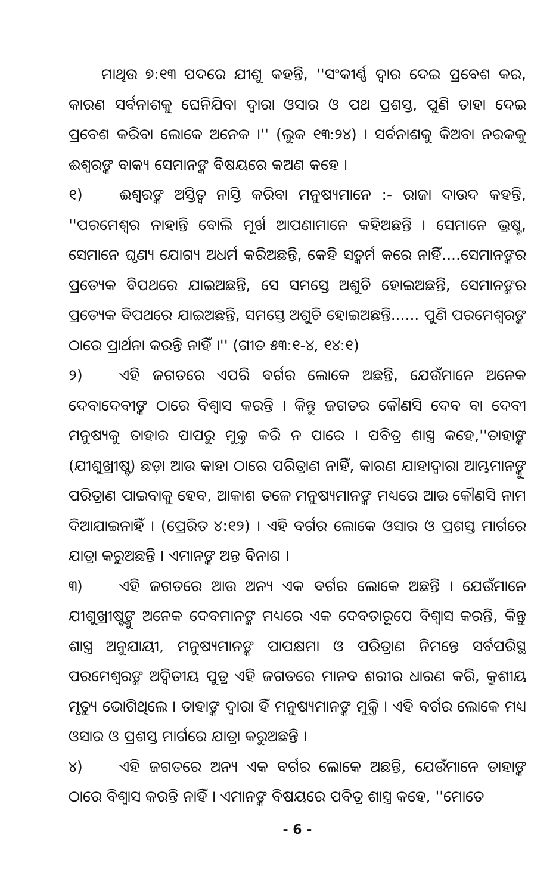ମାଥିଉ ୭:୧୩ ପଦରେ ଯୀଶୁ କହନ୍ତି, ''ସଂକୀର୍ଣ୍ଣ ଦ୍ୱାର ଦେଇ ପ୍ରବେଶ କର, କାରଣ ସର୍ବନାଶକୁ ଘେନିଯିବା ଦ୍ୱାରା ଓସାର ଓ ପଥ ପ୍ରଶସ୍ତ, ପୁଣି ତାହା ଦେଇ ପ୍ରବେଶ କରିବା ଲୋକେ ଅନେକ ।'' (ଲୁକ ୧୩:୨୪) । ସର୍ବନାଶକୁ କିଅବା ନରକକୁ ଈଶ୍ୱରଙ୍କ ବାକ୍ୟ ସେମାନଙ୍କ ବିଷୟରେ କଅଣ କହେ ।
୧) ଈଶ୍ୱରଙ୍କ ଅସ୍ତିତ୍ୱ ନାସ୍ତି କରିବା ମନୁଷ୍ୟମାନେ :- ରାଜା ଦାଉଦ କହନ୍ତି, ''ପରମେଶ୍ୱର ନାହାନ୍ତି ବୋଲି ମୂର୍ଖ ଆପଣାମାନେ କହିଅଛନ୍ତି । ସେମାନେ ଭ୍ରଷ୍ଟ, ସେମାନେ ଘୃଣ୍ୟ ଯୋଗ୍ୟ ଅଧର୍ମ କରିଅଛନ୍ତି, କେହି ସତ୍କର୍ମ କରେ ନାହିଁ....ସେମାନଙ୍କର ପ୍ରତ୍ୟେକ ବିପଥରେ ଯାଇଅଛନ୍ତି, ସେ ସମସ୍ତେ ଅଶୁଚି ହୋଇଅଛନ୍ତି, ସେମାନଙ୍କର ପ୍ରତ୍ୟେକ ବିପଥରେ ଯାଇଅଛନ୍ତି, ସମସ୍ତେ ଅଶୁଚି ହୋଇଅଛନ୍ତି...... ପୁଣି ପରମେଶ୍ୱରଙ୍କ ଠାରେ ପ୍ରାର୍ଥନା କରନ୍ତି ନାହିଁ ।'' (ଗୀତ ୫୩:୧-୪, ୧୪:୧)
୨) ଏହି ଜଗତରେ ଏପରି ବର୍ଗର ଲୋକେ ଅଛନ୍ତି, ଯେଉଁମାନେ ଅନେକ ଦେବାଦେବୀଙ୍କ ଠାରେ ବିଶ୍ୱାସ କରନ୍ତି । କିନ୍ତୁ ଜଗତର କୌଣସି ଦେବ ବା ଦେବୀ ମନୁଷ୍ୟକୁ ତାହାର ପାପରୁ ମୁକ୍ତ କରି ନ ପାରେ । ପବିତ୍ର ଶାସ୍ତ୍ର କହେ,''ତାହାଙ୍କ (ଯୀଶୁଖ୍ରୀଷ୍ଟ) ଛଡ଼ା ଆଉ କାହା ଠାରେ ପରିତ୍ରାଣ ନାହିଁ, କାରଣ ଯାହାଦ୍ୱାରା ଆମ୍ଭମାନଙ୍କୁ ପରିତ୍ରାଣ ପାଇବାକୁ ହେବ, ଆକାଶ ତଳେ ମନୁଷ୍ୟମାନଙ୍କ ମଧ୍ୟରେ ଆଉ କୌଣସି ନାମ ଦିଆଯାଇନାହିଁ । (ପ୍ରେରିତ ୪:୧୨) । ଏହି ବର୍ଗର ଲୋକେ ଓସାର ଓ ପ୍ରଶସ୍ତ ମାର୍ଗରେ ଯାତ୍ରା କରୁଅଛନ୍ତି । ଏମାନଙ୍କ ଅନ୍ତ ବିନାଶ ।
୩) ଏହି ଜଗତରେ ଆଉ ଅନ୍ୟ ଏକ ବର୍ଗର ଲୋକେ ଅଛନ୍ତି । ଯେଉଁମାନେ ଯୀଶୁଖ୍ରୀଷ୍ଟଙ୍କୁ ଅନେକ ଦେବମାନଙ୍କ ମଧ୍ୟରେ ଏକ ଦେବତାରୂପେ ବିଶ୍ୱାସ କରନ୍ତି, କିନ୍ତୁ ଶାସ୍ତ୍ର ଅନୁଯାୟୀ, ମନୁଷ୍ୟମାନଙ୍କ ପାପକ୍ଷମା ଓ ପରିତ୍ରାଣ ନିମନ୍ତେ ସର୍ବପରିସ୍ଥ ପରମେଶ୍ୱରଙ୍କ ଅଦ୍ୱିତୀୟ ପୁତ୍ର ଏହି ଜଗତରେ ମାନବ ଶରୀର ଧାରଣ କରି, କ୍ରୁଶୀୟ ମୃତ୍ୟୁ ଭୋଗିଥିଲେ । ତାହାଙ୍କ ଦ୍ୱାରା ହିଁ ମନୁଷ୍ୟମାନଙ୍କ ମୁକ୍ତି । ଏହି ବର୍ଗର ଲୋକେ ମଧ୍ୟ ଓସାର ଓ ପ୍ରଶସ୍ତ ମାର୍ଗରେ ଯାତ୍ରା କରୁଅଛନ୍ତି ।
୪) ଏହି ଜଗତରେ ଅନ୍ୟ ଏକ ବର୍ଗର ଲୋକେ ଅଛନ୍ତି, ଯେଉଁମାନେ ତାହାଙ୍କ ଠାରେ ବିଶ୍ୱାସ କରନ୍ତି ନାହିଁ । ଏମାନଙ୍କ ବିଷୟରେ ପବିତ୍ର ଶାସ୍ତ୍ର କହେ, ''ମୋତେ
- 6 -